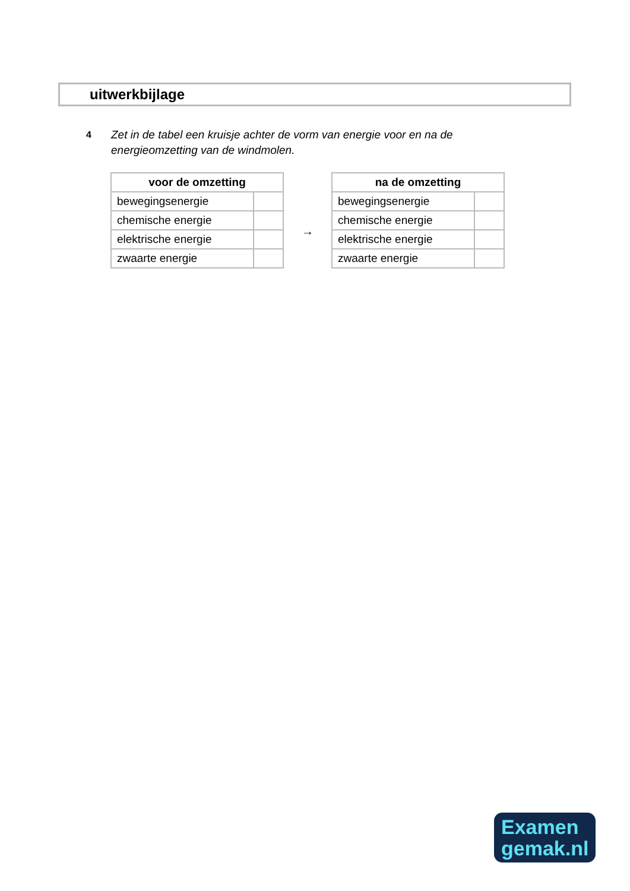uitwerkbijlage
4
Zet in de tabel een kruisje achter de vorm van energie voor en na de energieomzetting van de windmolen.
| voor de omzetting | |
| --- | --- |
| bewegingsenergie | |
| chemische energie | |
| elektrische energie | |
| zwaarte energie | |
→
| na de omzetting | |
| --- | --- |
| bewegingsenergie | |
| chemische energie | |
| elektrische energie | |
| zwaarte energie | |
Examen
gemak.nl